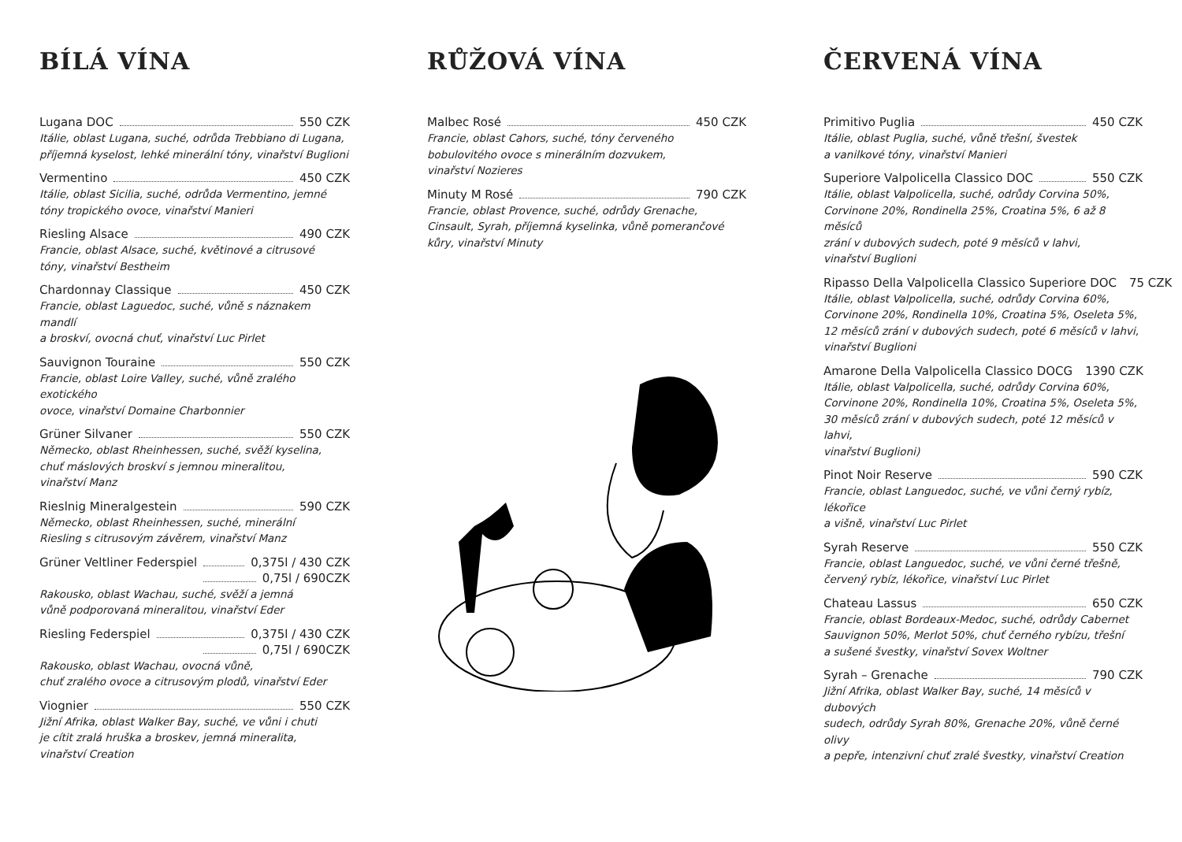BÍLÁ VÍNA
Lugana DOC 550 CZK
Itálie, oblast Lugana, suché, odrůda Trebbiano di Lugana,
příjemná kyselost, lehké minerální tóny, vinařství Buglioni
Vermentino 450 CZK
Itálie, oblast Sicilia, suché, odrůda Vermentino, jemné
tóny tropického ovoce, vinařství Manieri
Riesling Alsace 490 CZK
Francie, oblast Alsace, suché, květinové a citrusové
tóny, vinařství Bestheim
Chardonnay Classique 450 CZK
Francie, oblast Laguedoc, suché, vůně s náznakem mandlí
a broskví, ovocná chuť, vinařství Luc Pirlet
Sauvignon Touraine 550 CZK
Francie, oblast Loire Valley, suché, vůně zralého exotického
ovoce, vinařství Domaine Charbonnier
Grüner Silvaner 550 CZK
Německo, oblast Rheinhessen, suché, svěží kyselina,
chuť máslových broskví s jemnou mineralitou,
vinařství Manz
Rieslnig Mineralgestein 590 CZK
Německo, oblast Rheinhessen, suché, minerální
Riesling s citrusovým závěrem, vinařství Manz
Grüner Veltliner Federspiel 0,375l / 430 CZK
0,75l / 690CZK
Rakousko, oblast Wachau, suché, svěží a jemná
vůně podporovaná mineralitou, vinařství Eder
Riesling Federspiel 0,375l / 430 CZK
0,75l / 690CZK
Rakousko, oblast Wachau, ovocná vůně,
chuť zralého ovoce a citrusovým plodů, vinařství Eder
Viognier 550 CZK
Jižní Afrika, oblast Walker Bay, suché, ve vůni i chuti
je cítit zralá hruška a broskev, jemná mineralita,
vinařství Creation
RŮŽOVÁ VÍNA
Malbec Rosé 450 CZK
Francie, oblast Cahors, suché, tóny červeného
bobulovitého ovoce s minerálním dozvukem,
vinařství Nozieres
Minuty M Rosé 790 CZK
Francie, oblast Provence, suché, odrůdy Grenache,
Cinsault, Syrah, příjemná kyselinka, vůně pomerančové
kůry, vinařství Minuty
ČERVENÁ VÍNA
Primitivo Puglia 450 CZK
Itálie, oblast Puglia, suché, vůně třešní, švestek
a vanilkové tóny, vinařství Manieri
Superiore Valpolicella Classico DOC 550 CZK
Itálie, oblast Valpolicella, suché, odrůdy Corvina 50%,
Corvinone 20%, Rondinella 25%, Croatina 5%, 6 až 8 měsíců
zrání v dubových sudech, poté 9 měsíců v lahvi,
vinařství Buglioni
Ripasso Della Valpolicella Classico Superiore DOC 75 CZK
Itálie, oblast Valpolicella, suché, odrůdy Corvina 60%,
Corvinone 20%, Rondinella 10%, Croatina 5%, Oseleta 5%,
12 měsíců zrání v dubových sudech, poté 6 měsíců v lahvi,
vinařství Buglioni
Amarone Della Valpolicella Classico DOCG 1390 CZK
Itálie, oblast Valpolicella, suché, odrůdy Corvina 60%,
Corvinone 20%, Rondinella 10%, Croatina 5%, Oseleta 5%,
30 měsíců zrání v dubových sudech, poté 12 měsíců v lahvi,
vinařství Buglioni)
Pinot Noir Reserve 590 CZK
Francie, oblast Languedoc, suché, ve vůni černý rybíz, lékořice
a višně, vinařství Luc Pirlet
Syrah Reserve 550 CZK
Francie, oblast Languedoc, suché, ve vůni černé třešně,
červený rybíz, lékořice, vinařství Luc Pirlet
Chateau Lassus 650 CZK
Francie, oblast Bordeaux-Medoc, suché, odrůdy Cabernet
Sauvignon 50%, Merlot 50%, chuť černého rybízu, třešní
a sušené švestky, vinařství Sovex Woltner
Syrah – Grenache 790 CZK
Jižní Afrika, oblast Walker Bay, suché, 14 měsíců v dubových
sudech, odrůdy Syrah 80%, Grenache 20%, vůně černé olivy
a pepře, intenzivní chuť zralé švestky, vinařství Creation